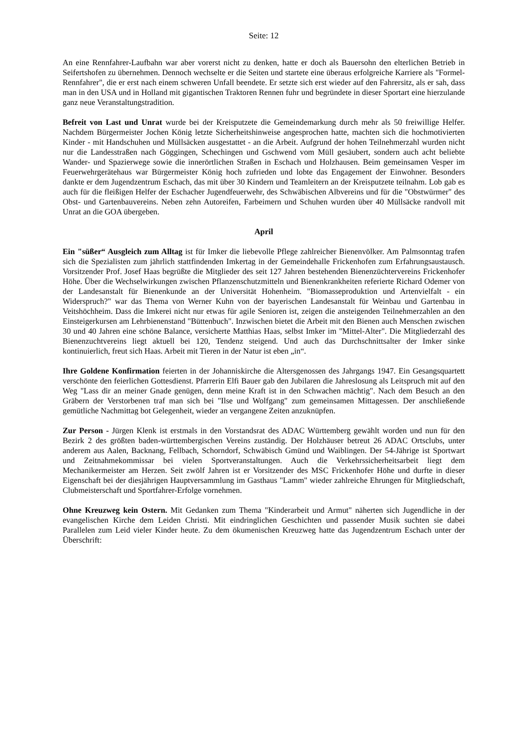Seite: 12
An eine Rennfahrer-Laufbahn war aber vorerst nicht zu denken, hatte er doch als Bauersohn den elterlichen Betrieb in Seifertshofen zu übernehmen. Dennoch wechselte er die Seiten und startete eine überaus erfolgreiche Karriere als "Formel-Rennfahrer", die er erst nach einem schweren Unfall beendete. Er setzte sich erst wieder auf den Fahrersitz, als er sah, dass man in den USA und in Holland mit gigantischen Traktoren Rennen fuhr und begründete in dieser Sportart eine hierzulande ganz neue Veranstaltungstradition.
Befreit von Last und Unrat wurde bei der Kreisputzete die Gemeindemarkung durch mehr als 50 freiwillige Helfer. Nachdem Bürgermeister Jochen König letzte Sicherheitshinweise angesprochen hatte, machten sich die hochmotivierten Kinder - mit Handschuhen und Müllsäcken ausgestattet - an die Arbeit. Aufgrund der hohen Teilnehmerzahl wurden nicht nur die Landesstraßen nach Göggingen, Schechingen und Gschwend vom Müll gesäubert, sondern auch acht beliebte Wander- und Spazierwege sowie die innerörtlichen Straßen in Eschach und Holzhausen. Beim gemeinsamen Vesper im Feuerwehrgerätehaus war Bürgermeister König hoch zufrieden und lobte das Engagement der Einwohner. Besonders dankte er dem Jugendzentrum Eschach, das mit über 30 Kindern und Teamleitern an der Kreisputzete teilnahm. Lob gab es auch für die fleißigen Helfer der Eschacher Jugendfeuerwehr, des Schwäbischen Albvereins und für die "Obstwürmer" des Obst- und Gartenbauvereins. Neben zehn Autoreifen, Farbeimern und Schuhen wurden über 40 Müllsäcke randvoll mit Unrat an die GOA übergeben.
April
Ein "süßer“ Ausgleich zum Alltag ist für Imker die liebevolle Pflege zahlreicher Bienenvölker. Am Palmsonntag trafen sich die Spezialisten zum jährlich stattfindenden Imkertag in der Gemeindehalle Frickenhofen zum Erfahrungsaustausch. Vorsitzender Prof. Josef Haas begrüßte die Mitglieder des seit 127 Jahren bestehenden Bienenzüchtervereins Frickenhofer Höhe. Über die Wechselwirkungen zwischen Pflanzenschutzmitteln und Bienenkrankheiten referierte Richard Odemer von der Landesanstalt für Bienenkunde an der Universität Hohenheim. "Biomasseproduktion und Artenvielfalt - ein Widerspruch?" war das Thema von Werner Kuhn von der bayerischen Landesanstalt für Weinbau und Gartenbau in Veitshöchheim. Dass die Imkerei nicht nur etwas für agile Senioren ist, zeigen die ansteigenden Teilnehmerzahlen an den Einsteigerkursen am Lehrbienenstand "Büttenbuch". Inzwischen bietet die Arbeit mit den Bienen auch Menschen zwischen 30 und 40 Jahren eine schöne Balance, versicherte Matthias Haas, selbst Imker im "Mittel-Alter". Die Mitgliederzahl des Bienenzuchtvereins liegt aktuell bei 120, Tendenz steigend. Und auch das Durchschnittsalter der Imker sinke kontinuierlich, freut sich Haas. Arbeit mit Tieren in der Natur ist eben „in“.
Ihre Goldene Konfirmation feierten in der Johanniskirche die Altersgenossen des Jahrgangs 1947. Ein Gesangsquartett verschönte den feierlichen Gottesdienst. Pfarrerin Elfi Bauer gab den Jubilaren die Jahreslosung als Leitspruch mit auf den Weg "Lass dir an meiner Gnade genügen, denn meine Kraft ist in den Schwachen mächtig". Nach dem Besuch an den Gräbern der Verstorbenen traf man sich bei "Ilse und Wolfgang" zum gemeinsamen Mittagessen. Der anschließende gemütliche Nachmittag bot Gelegenheit, wieder an vergangene Zeiten anzuknüpfen.
Zur Person - Jürgen Klenk ist erstmals in den Vorstandsrat des ADAC Württemberg gewählt worden und nun für den Bezirk 2 des größten baden-württembergischen Vereins zuständig. Der Holzhäuser betreut 26 ADAC Ortsclubs, unter anderem aus Aalen, Backnang, Fellbach, Schorndorf, Schwäbisch Gmünd und Waiblingen. Der 54-Jährige ist Sportwart und Zeitnahmekommissar bei vielen Sportveranstaltungen. Auch die Verkehrssicherheitsarbeit liegt dem Mechanikermeister am Herzen. Seit zwölf Jahren ist er Vorsitzender des MSC Frickenhofer Höhe und durfte in dieser Eigenschaft bei der diesjährigen Hauptversammlung im Gasthaus "Lamm" wieder zahlreiche Ehrungen für Mitgliedschaft, Clubmeisterschaft und Sportfahrer-Erfolge vornehmen.
Ohne Kreuzweg kein Ostern. Mit Gedanken zum Thema "Kinderarbeit und Armut" näherten sich Jugendliche in der evangelischen Kirche dem Leiden Christi. Mit eindringlichen Geschichten und passender Musik suchten sie dabei Parallelen zum Leid vieler Kinder heute. Zu dem ökumenischen Kreuzweg hatte das Jugendzentrum Eschach unter der Überschrift: